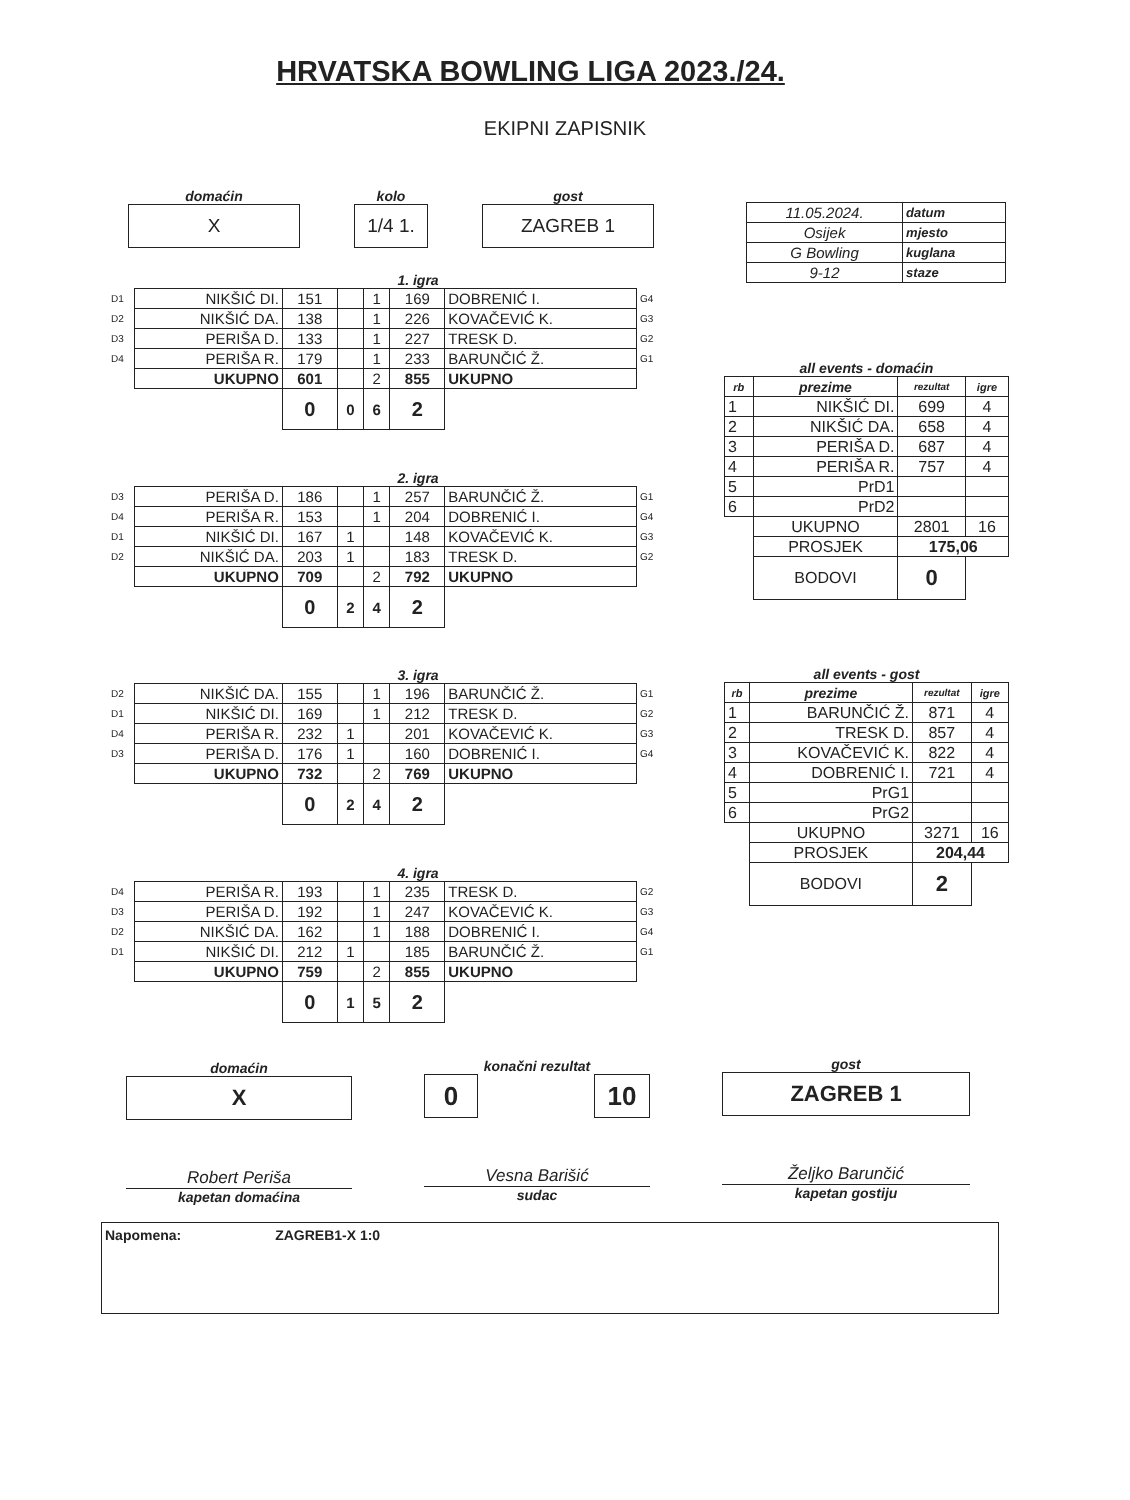HRVATSKA BOWLING LIGA 2023./24.
EKIPNI ZAPISNIK
domaćin
X
kolo
1/4 1.
gost
ZAGREB 1
| 11.05.2024. | datum |
| Osijek | mjesto |
| G Bowling | kuglana |
| 9-12 | staze |
1. igra
| D1 | NIKŠIĆ DI. | 151 | | 1 | 169 | DOBRENIĆ I. | G4 |
| D2 | NIKŠIĆ DA. | 138 | | 1 | 226 | KOVAČEVIĆ K. | G3 |
| D3 | PERIŠA D. | 133 | | 1 | 227 | TRESK D. | G2 |
| D4 | PERIŠA R. | 179 | | 1 | 233 | BARUNČIĆ Ž. | G1 |
| | UKUPNO | 601 | | 2 | 855 | UKUPNO | |
| | | 0 | 0 | 6 | 2 | | |
2. igra
| D3 | PERIŠA D. | 186 | | 1 | 257 | BARUNČIĆ Ž. | G1 |
| D4 | PERIŠA R. | 153 | | 1 | 204 | DOBRENIĆ I. | G4 |
| D1 | NIKŠIĆ DI. | 167 | 1 | | 148 | KOVAČEVIĆ K. | G3 |
| D2 | NIKŠIĆ DA. | 203 | 1 | | 183 | TRESK D. | G2 |
| | UKUPNO | 709 | | 2 | 792 | UKUPNO | |
| | | 0 | 2 | 4 | 2 | | |
3. igra
| D2 | NIKŠIĆ DA. | 155 | | 1 | 196 | BARUNČIĆ Ž. | G1 |
| D1 | NIKŠIĆ DI. | 169 | | 1 | 212 | TRESK D. | G2 |
| D4 | PERIŠA R. | 232 | 1 | | 201 | KOVAČEVIĆ K. | G3 |
| D3 | PERIŠA D. | 176 | 1 | | 160 | DOBRENIĆ I. | G4 |
| | UKUPNO | 732 | | 2 | 769 | UKUPNO | |
| | | 0 | 2 | 4 | 2 | | |
4. igra
| D4 | PERIŠA R. | 193 | | 1 | 235 | TRESK D. | G2 |
| D3 | PERIŠA D. | 192 | | 1 | 247 | KOVAČEVIĆ K. | G3 |
| D2 | NIKŠIĆ DA. | 162 | | 1 | 188 | DOBRENIĆ I. | G4 |
| D1 | NIKŠIĆ DI. | 212 | 1 | | 185 | BARUNČIĆ Ž. | G1 |
| | UKUPNO | 759 | | 2 | 855 | UKUPNO | |
| | | 0 | 1 | 5 | 2 | | |
all events - domaćin
| rb | prezime | rezultat | igre |
| 1 | NIKŠIĆ DI. | 699 | 4 |
| 2 | NIKŠIĆ DA. | 658 | 4 |
| 3 | PERIŠA D. | 687 | 4 |
| 4 | PERIŠA R. | 757 | 4 |
| 5 | PrD1 | | |
| 6 | PrD2 | | |
| | UKUPNO | 2801 | 16 |
| | PROSJEK | 175,06 | |
| | BODOVI | 0 | |
all events - gost
| rb | prezime | rezultat | igre |
| 1 | BARUNČIĆ Ž. | 871 | 4 |
| 2 | TRESK D. | 857 | 4 |
| 3 | KOVAČEVIĆ K. | 822 | 4 |
| 4 | DOBRENIĆ I. | 721 | 4 |
| 5 | PrG1 | | |
| 6 | PrG2 | | |
| | UKUPNO | 3271 | 16 |
| | PROSJEK | 204,44 | |
| | BODOVI | 2 | |
domaćin
X
konačni rezultat
0 10
gost
ZAGREB 1
Robert Periša
kapetan domaćina
Vesna Barišić
sudac
Željko Barunčić
kapetan gostiju
Napomena: ZAGREB1-X 1:0